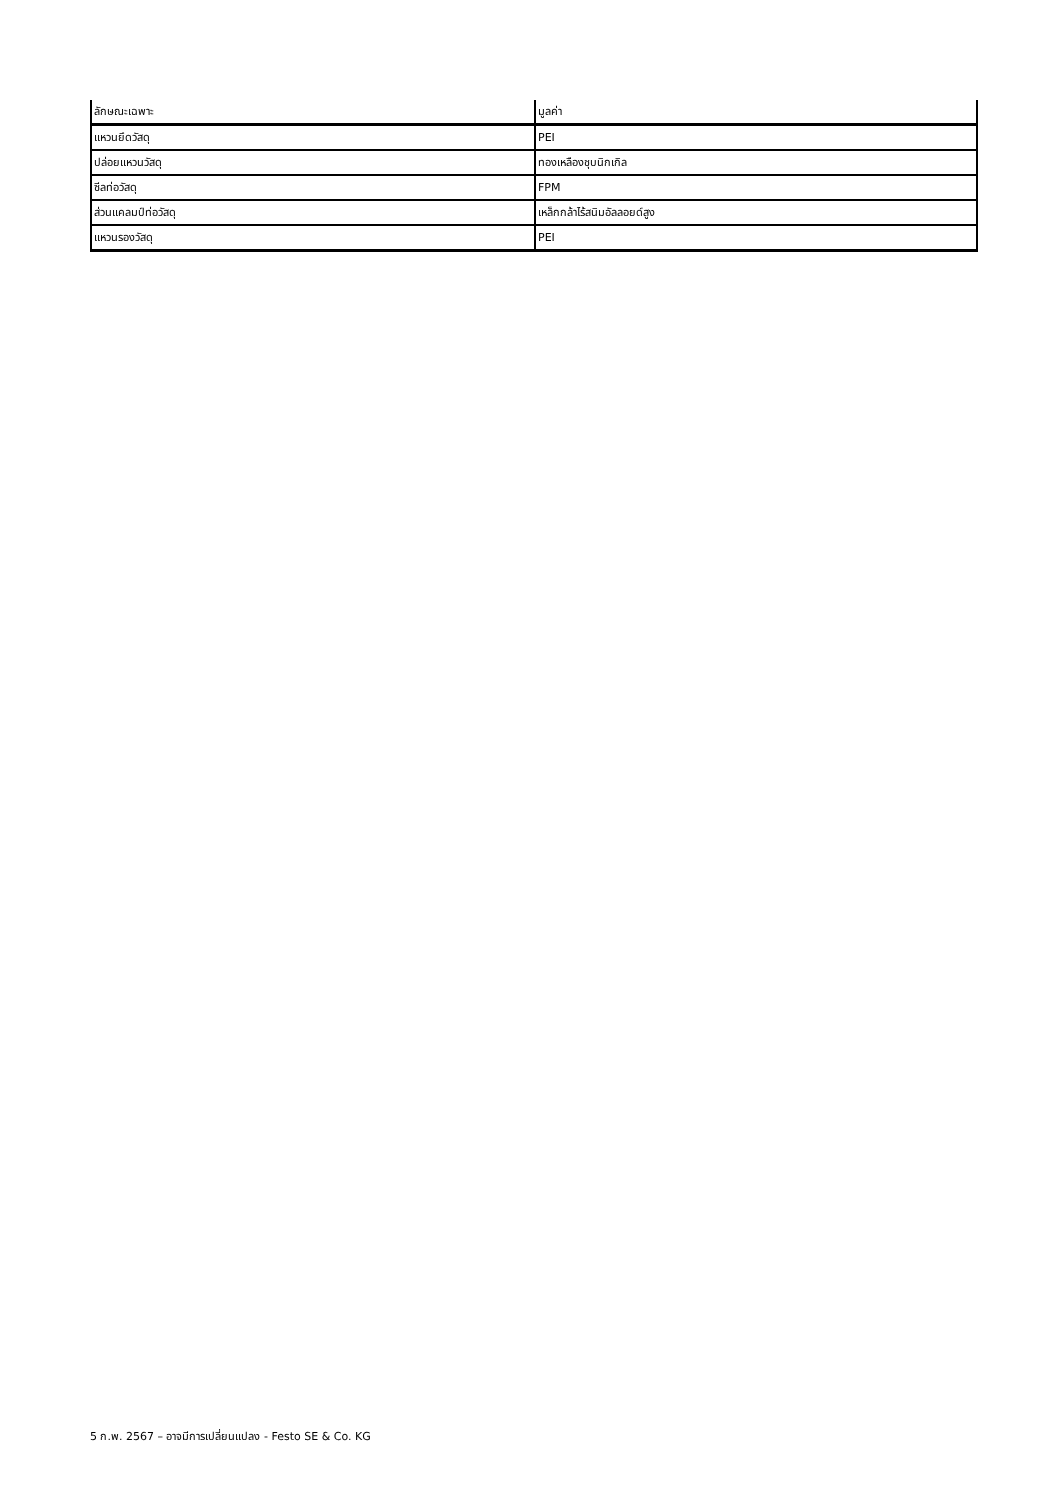| ลักษณะเฉพาะ | มูลค่า |
| --- | --- |
| แหวนยึดวัสดุ | PEI |
| ปล่อยแหวนวัสดุ | ทองเหลืองชุบนิกเกิล |
| ซีลท่อวัสดุ | FPM |
| ส่วนแคลมป์ท่อวัสดุ | เหล็กกล้าไร้สนิมอัลลอยด์สูง |
| แหวนรองวัสดุ | PEI |
5 ก.พ. 2567 – อาจมีการเปลี่ยนแปลง - Festo SE & Co. KG